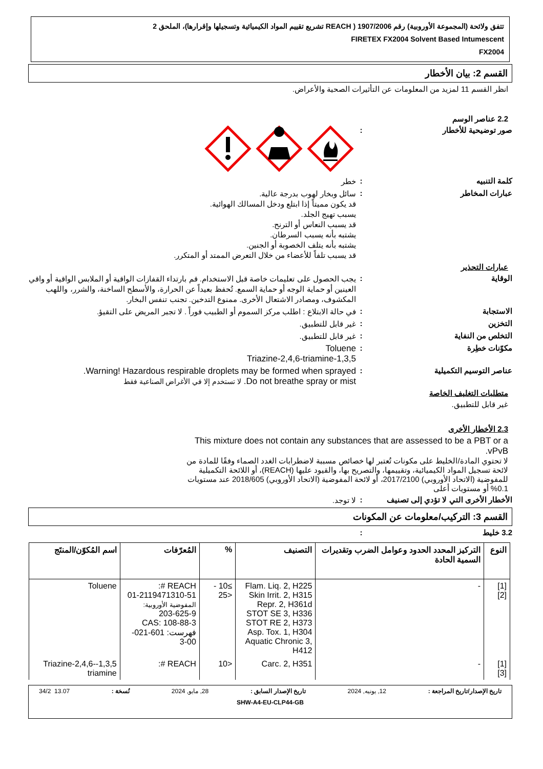تتفق ولائحة (المجموعة الأوروبية) رقم 1907/2006 ( REACH تشريع تقييم المواد الكيميائية وتسجيلها وإقرارها)، الملحق 2
FIRETEX FX2004 Solvent Based Intumescent
FX2004
القسم 2: بيان الأخطار
انظر القسم 11 لمزيد من المعلومات عن التأثيرات الصحية والأعراض.
2.2 عناصر الوسم
صور توضيحية للأخطار :
كلمة التنبيه :
خطر
عبارات المخاطر :
سائل وبخار لهوب بدرجة عالية.
قد يكون مميتاً إذا ابتلع ودخل المسالك الهوائية.
يسبب تهيج الجلد.
قد يسبب النعاس أو الترنح.
يشتبه بأنه يسبب السرطان.
يشتبه بأنه يتلف الخصوبة أو الجنين.
قد يسبب تلفاً للأعضاء من خلال التعرض الممتد أو المتكرر.
عبارات التحذير
الوقاية :
يجب الحصول على تعليمات خاصة قبل الاستخدام. قم بارتداء القفازات الواقية أو الملابس الواقية أو واقي العينين أو حماية الوجه أو حماية السمع. تُحفظ بعيداً عن الحرارة، والأسطح الساخنة، والشرر، واللهب المكشوف، ومصادر الاشتعال الأخرى. ممنوع التدخين. تجنب تنفس البخار.
الاستجابة :
في حالة الابتلاع : اطلب مركز السموم أو الطبيب فوراً . لا تجبر المريض على التقيؤ.
التخزين :
غير قابل للتطبيق.
التخلص من النفاية :
غير قابل للتطبيق.
مكوّنات خطِرة :
Toluene
1,3,5-Triazine-2,4,6-triamine
عناصر التوسيم التكميلية :
Warning! Hazardous respirable droplets may be formed when sprayed.
Do not breathe spray or mist. لا تستخدم إلا في الأغراض الصناعية فقط
متطلبات التغليف الخاصة
غير قابل للتطبيق.
2.3 الأخطار الأخرى
This mixture does not contain any substances that are assessed to be a PBT or a vPvB.
لا تحتوي المادة/الخليط على مكونات تُعتبر لها خصائص مسببة لاضطرابات الغدد الصماء وفقًا للمادة من لائحة تسجيل المواد الكيميائية، وتقييمها، والتصريح بها، والقيود عليها (REACH)، أو اللائحة التكميلية للمفوضية (الاتحاد الأوروبي) 2017/2100، أو لائحة المفوضية (الاتحاد الأوروبي) 2018/605 عند مستويات 0.1% أو مستويات أعلى
الأخطار الأخرى التي لا تؤدي إلى تصنيف
:
لا توجد.
القسم 3: التركيب/معلومات عن المكونات
3.2 خليط :
| النوع | التركيز المحدد الحدود وعوامل الضرب وتقديرات السمية الحادة | التصنيف | % | المُعرّفات | اسم المُكوّن/المنتَج |
| --- | --- | --- | --- | --- | --- |
| [1] [2] | - | Flam. Liq. 2, H225 Skin Irrit. 2, H315 Repr. 2, H361d STOT SE 3, H336 STOT RE 2, H373 Asp. Tox. 1, H304 Aquatic Chronic 3, H412 | ≥10 - <25 | REACH #: 01-2119471310-51 المفوضية الأوروبية: 203-625-9 CAS: 108-88-3 فهرست: 601-021-00-3 | Toluene |
| [1] [3] | - | Carc. 2, H351 | <10 | REACH #: | 1,3,5-Triazine-2,4,6-triamine |
تاريخ الإصدار/تاريخ المراجعة : 12, يونيه, 2024 تاريخ الإصدار السابق : 28, مايو, 2024 نُسخة : 13.07 34/2
SHW-A4-EU-CLP44-GB